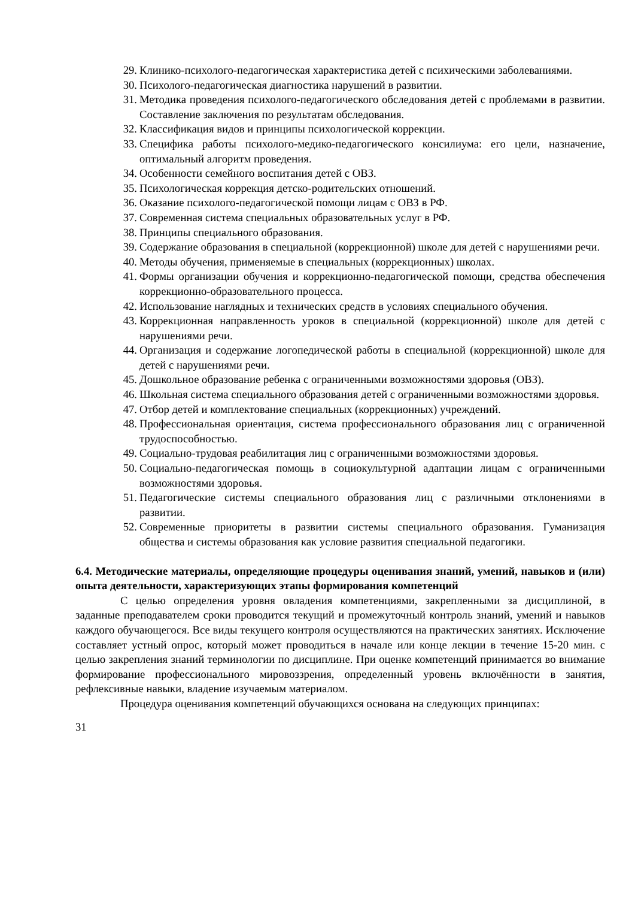29. Клинико-психолого-педагогическая характеристика детей с психическими заболеваниями.
30. Психолого-педагогическая диагностика нарушений в развитии.
31. Методика проведения психолого-педагогического обследования детей с проблемами в развитии. Составление заключения по результатам обследования.
32. Классификация видов и принципы психологической коррекции.
33. Специфика работы психолого-медико-педагогического консилиума: его цели, назначение, оптимальный алгоритм проведения.
34. Особенности семейного воспитания детей с ОВЗ.
35. Психологическая коррекция детско-родительских отношений.
36. Оказание психолого-педагогической помощи лицам с ОВЗ в РФ.
37. Современная система специальных образовательных услуг в РФ.
38. Принципы специального образования.
39. Содержание образования в специальной (коррекционной) школе для детей с нарушениями речи.
40. Методы обучения, применяемые в специальных (коррекционных) школах.
41. Формы организации обучения и коррекционно-педагогической помощи, средства обеспечения коррекционно-образовательного процесса.
42. Использование наглядных и технических средств в условиях специального обучения.
43. Коррекционная направленность уроков в специальной (коррекционной) школе для детей с нарушениями речи.
44. Организация и содержание логопедической работы в специальной (коррекционной) школе для детей с нарушениями речи.
45. Дошкольное образование ребенка с ограниченными возможностями здоровья (ОВЗ).
46. Школьная система специального образования детей с ограниченными возможностями здоровья.
47. Отбор детей и комплектование специальных (коррекционных) учреждений.
48. Профессиональная ориентация, система профессионального образования лиц с ограниченной трудоспособностью.
49. Социально-трудовая реабилитация лиц с ограниченными возможностями здоровья.
50. Социально-педагогическая помощь в социокультурной адаптации лицам с ограниченными возможностями здоровья.
51. Педагогические системы специального образования лиц с различными отклонениями в развитии.
52. Современные приоритеты в развитии системы специального образования. Гуманизация общества и системы образования как условие развития специальной педагогики.
6.4. Методические материалы, определяющие процедуры оценивания знаний, умений, навыков и (или) опыта деятельности, характеризующих этапы формирования компетенций
С целью определения уровня овладения компетенциями, закрепленными за дисциплиной, в заданные преподавателем сроки проводится текущий и промежуточный контроль знаний, умений и навыков каждого обучающегося. Все виды текущего контроля осуществляются на практических занятиях. Исключение составляет устный опрос, который может проводиться в начале или конце лекции в течение 15-20 мин. с целью закрепления знаний терминологии по дисциплине. При оценке компетенций принимается во внимание формирование профессионального мировоззрения, определенный уровень включённости в занятия, рефлексивные навыки, владение изучаемым материалом.
Процедура оценивания компетенций обучающихся основана на следующих принципах:
31